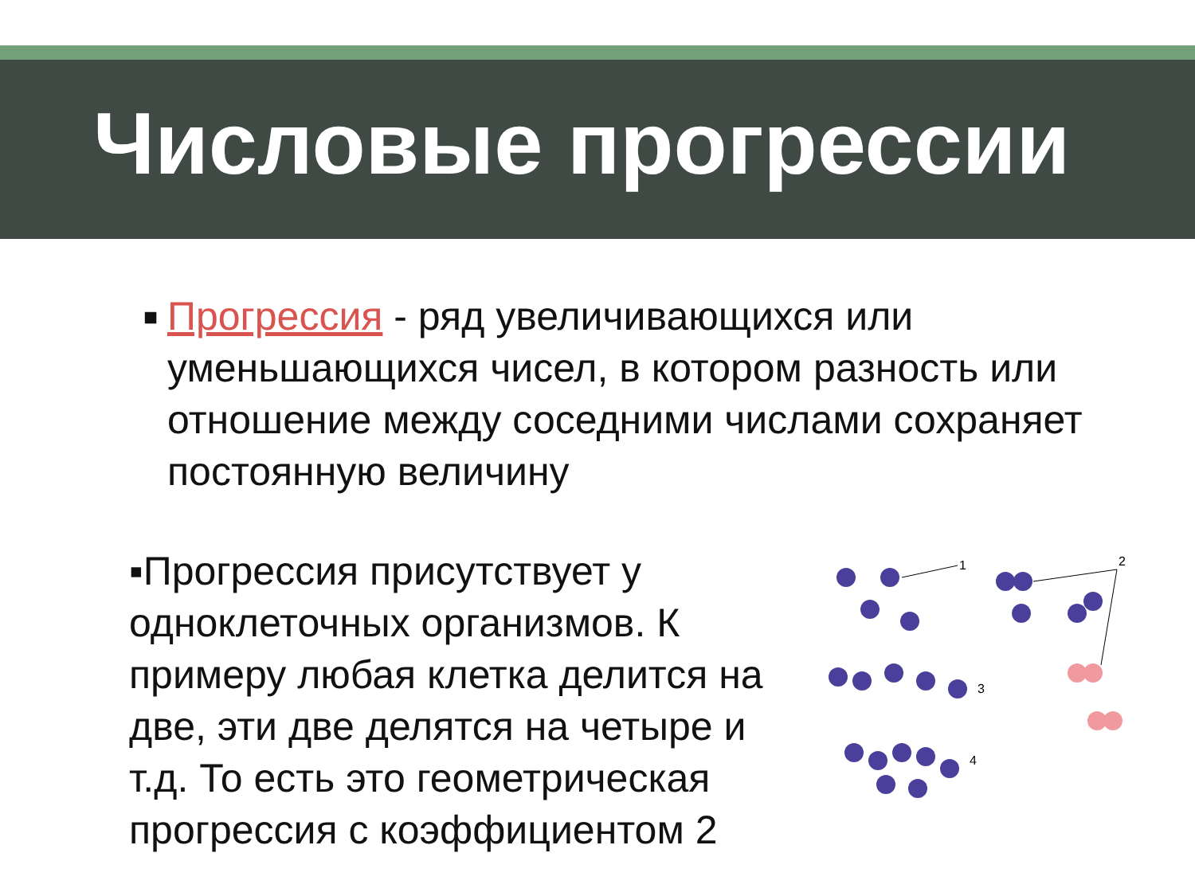Числовые прогрессии
■ Прогрессия - ряд увеличивающихся или уменьшающихся чисел, в котором разность или отношение между соседними числами сохраняет постоянную величину
▪Прогрессия присутствует у одноклеточных организмов. К примеру любая клетка делится на две, эти две делятся на четыре и т.д. То есть это геометрическая прогрессия с коэффициентом 2
1
2
3
4